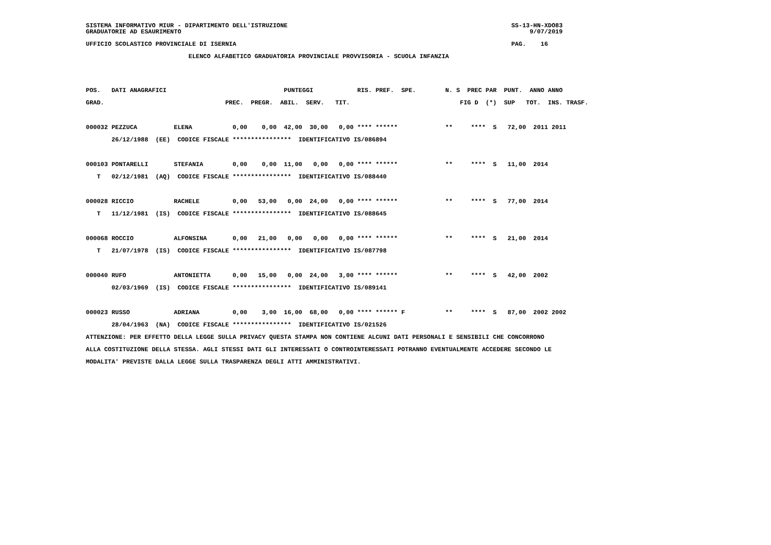SISTEMA INFORMATIVO MIUR - DIPARTIMENTO DELL'ISTRUZIONE                                                             SS-13-HN-XDO83
GRADUATORIE AD ESAURIMENTO                                                                                               9/07/2019

UFFICIO SCOLASTICO PROVINCIALE DI ISERNIA                                                                           PAG.    16

                            ELENCO ALFABETICO GRADUATORIA PROVINCIALE PROVVISORIA - SCUOLA INFANZIA
POS.   DATI ANAGRAFICI                                PUNTEGGI            RIS. PREF.  SPE.        N. S  PREC PAR  PUNT.  ANNO ANNO
GRAD.                                 PREC.  PREGR.  ABIL.  SERV.   TIT.                              FIG D  (*)  SUP   TOT.  INS. TRASF.

000032 PEZZUCA          ELENA           0,00    0,00  42,00  30,00   0,00 **** ******             **     ****  S   72,00  2011 2011
       26/12/1988  (EE)  CODICE FISCALE ****************  IDENTIFICATIVO IS/086894

000103 PONTARELLI       STEFANIA        0,00    0,00  11,00   0,00   0,00 **** ******             **     ****  S   11,00  2014
   T   02/12/1981  (AQ)  CODICE FISCALE ****************  IDENTIFICATIVO IS/088440

000028 RICCIO           RACHELE         0,00   53,00   0,00  24,00   0,00 **** ******             **     ****  S   77,00  2014
   T   11/12/1981  (IS)  CODICE FISCALE ****************  IDENTIFICATIVO IS/088645

000068 ROCCIO           ALFONSINA       0,00   21,00   0,00   0,00   0,00 **** ******             **     ****  S   21,00  2014
   T   21/07/1978  (IS)  CODICE FISCALE ****************  IDENTIFICATIVO IS/087798

000040 RUFO             ANTONIETTA      0,00   15,00   0,00  24,00   3,00 **** ******             **     ****  S   42,00  2002
       02/03/1969  (IS)  CODICE FISCALE ****************  IDENTIFICATIVO IS/089141

000023 RUSSO            ADRIANA         0,00    3,00  16,00  68,00   0,00 **** ****** F           **     ****  S   87,00  2002 2002
       28/04/1963  (NA)  CODICE FISCALE ****************  IDENTIFICATIVO IS/021526
ATTENZIONE: PER EFFETTO DELLA LEGGE SULLA PRIVACY QUESTA STAMPA NON CONTIENE ALCUNI DATI PERSONALI E SENSIBILI CHE CONCORRONO
ALLA COSTITUZIONE DELLA STESSA. AGLI STESSI DATI GLI INTERESSATI O CONTROINTERESSATI POTRANNO EVENTUALMENTE ACCEDERE SECONDO LE
MODALITA' PREVISTE DALLA LEGGE SULLA TRASPARENZA DEGLI ATTI AMMINISTRATIVI.